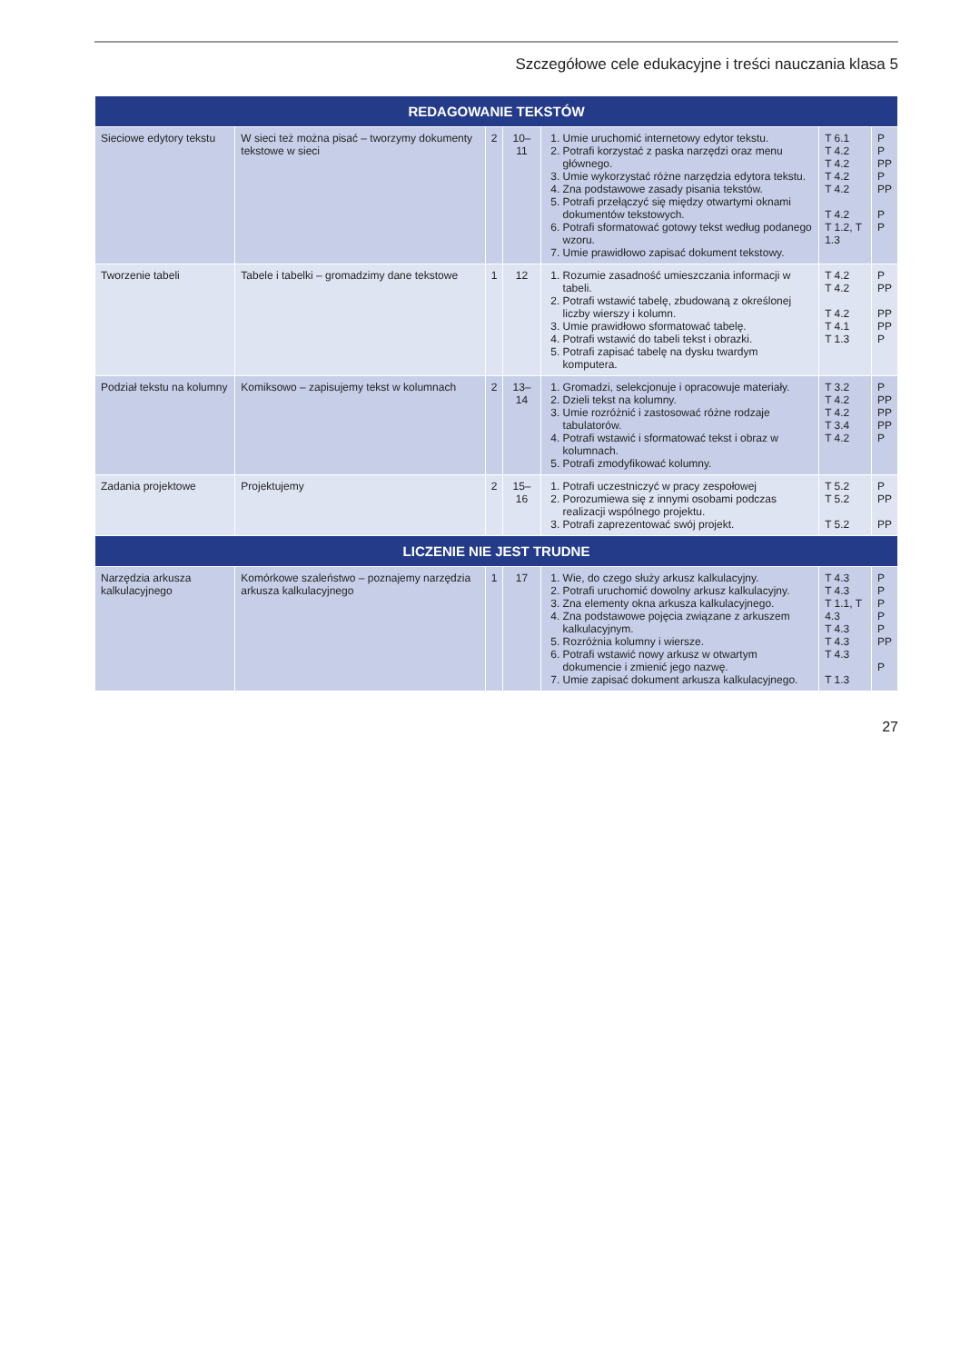Szczegółowe cele edukacyjne i treści nauczania klasa 5
| REDAGOWANIE TEKSTÓW | | | | | | |
| --- | --- | --- | --- | --- | --- | --- |
| Sieciowe edytory tekstu | W sieci też można pisać – tworzymy dokumenty tekstowe w sieci | 2 | 10–11 | 1. Umie uruchomić internetowy edytor tekstu. 2. Potrafi korzystać z paska narzędzi oraz menu głównego. 3. Umie wykorzystać różne narzędzia edytora tekstu. 4. Zna podstawowe zasady pisania tekstów. 5. Potrafi przełączyć się między otwartymi oknami dokumentów tekstowych. 6. Potrafi sformatować gotowy tekst według podanego wzoru. 7. Umie prawidłowo zapisać dokument tekstowy. | T 6.1 T 4.2 T 4.2 T 4.2 T 4.2 T 4.2 T 1.2, T 1.3 | P P PP P PP P P |
| Tworzenie tabeli | Tabele i tabelki – gromadzimy dane tekstowe | 1 | 12 | 1. Rozumie zasadność umieszczania informacji w tabeli. 2. Potrafi wstawić tabelę, zbudowaną z określonej liczby wierszy i kolumn. 3. Umie prawidłowo sformatować tabelę. 4. Potrafi wstawić do tabeli tekst i obrazki. 5. Potrafi zapisać tabelę na dysku twardym komputera. | T 4.2 T 4.2 T 4.2 T 4.1 T 1.3 | P PP PP PP P |
| Podział tekstu na kolumny | Komiksowo – zapisujemy tekst w kolumnach | 2 | 13–14 | 1. Gromadzi, selekcjonuje i opracowuje materiały. 2. Dzieli tekst na kolumny. 3. Umie rozróżnić i zastosować różne rodzaje tabulatorów. 4. Potrafi wstawić i sformatować tekst i obraz w kolumnach. 5. Potrafi zmodyfikować kolumny. | T 3.2 T 4.2 T 4.2 T 3.4 T 4.2 | P PP PP PP P |
| Zadania projektowe | Projektujemy | 2 | 15–16 | 1. Potrafi uczestniczyć w pracy zespołowej 2. Porozumiewa się z innymi osobami podczas realizacji wspólnego projektu. 3. Potrafi zaprezentować swój projekt. | T 5.2 T 5.2 T 5.2 | P PP PP |
| LICZENIE NIE JEST TRUDNE | | | | | | |
| Narzędzia arkusza kalkulacyjnego | Komórkowe szaleństwo – poznajemy narzędzia arkusza kalkulacyjnego | 1 | 17 | 1. Wie, do czego służy arkusz kalkulacyjny. 2. Potrafi uruchomić dowolny arkusz kalkulacyjny. 3. Zna elementy okna arkusza kalkulacyjnego. 4. Zna podstawowe pojęcia związane z arkuszem kalkulacyjnym. 5. Rozróżnia kolumny i wiersze. 6. Potrafi wstawić nowy arkusz w otwartym dokumencie i zmienić jego nazwę. 7. Umie zapisać dokument arkusza kalkulacyjnego. | T 4.3 T 4.3 T 1.1, T 4.3 T 4.3 T 4.3 T 4.3 T 1.3 | P P P P P PP P |
27